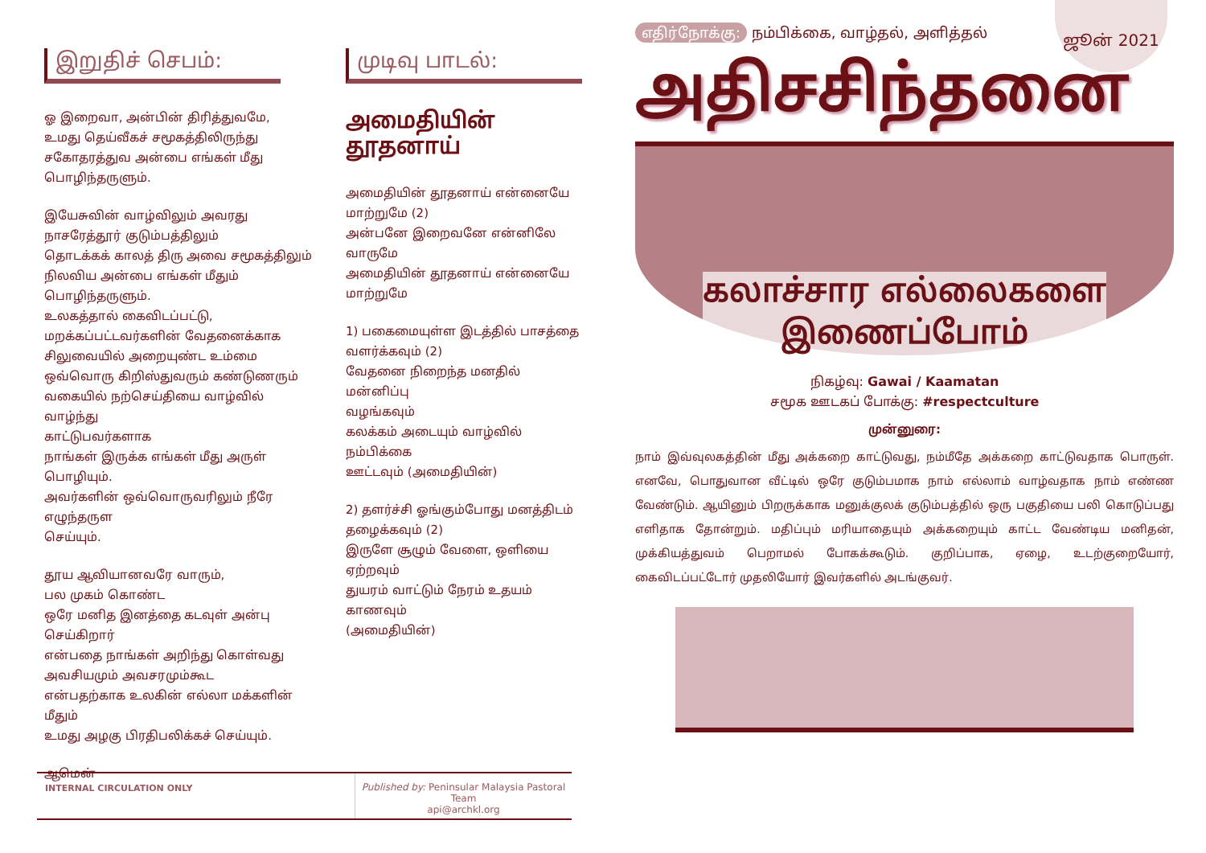இறுதிச் செபம்:
ஓ இறைவா, அன்பின் திரித்துவமே,
உமது தெய்வீகச் சமூகத்திலிருந்து
சகோதரத்துவ அன்பை எங்கள் மீது
பொழிந்தருளும்.
இயேசுவின் வாழ்விலும் அவரது நாசரேத்தூர் குடும்பத்திலும்
தொடக்கக் காலத் திரு அவை சமூகத்திலும்
நிலவிய அன்பை எங்கள் மீதும் பொழிந்தருளும்.
உலகத்தால் கைவிடப்பட்டு,
மறக்கப்பட்டவர்களின் வேதனைக்காக
சிலுவையில் அறையுண்ட உம்மை
ஒவ்வொரு கிறிஸ்துவரும் கண்டுணரும்
வகையில் நற்செய்தியை வாழ்வில் வாழ்ந்து
காட்டுபவர்களாக
நாங்கள் இருக்க எங்கள் மீது அருள் பொழியும்.
அவர்களின் ஒவ்வொருவரிலும் நீரே எழுந்தருள
செய்யும்.
தூய ஆவியானவரே வாரும்,
பல முகம் கொண்ட
ஒரே மனித இனத்தை கடவுள் அன்பு
செய்கிறார்
என்பதை நாங்கள் அறிந்து கொள்வது
அவசியமும் அவசரமும்கூட
என்பதற்காக உலகின் எல்லா மக்களின் மீதும்
உமது அழகு பிரதிபலிக்கச் செய்யும்.
ஆமென்
முடிவு பாடல்:
அமைதியின்
தூதனாய்
அமைதியின் தூதனாய் என்னையே
மாற்றுமே (2)
அன்பனே இறைவனே என்னிலே வாருமே
அமைதியின் தூதனாய் என்னையே
மாற்றுமே
1) பகைமையுள்ள இடத்தில் பாசத்தை
வளர்க்கவும் (2)
வேதனை நிறைந்த மனதில் மன்னிப்பு
வழங்கவும்
கலக்கம் அடையும் வாழ்வில் நம்பிக்கை
ஊட்டவும் (அமைதியின்)
2) தளர்ச்சி ஓங்கும்போது மனத்திடம்
தழைக்கவும் (2)
இருளே சூழும் வேளை, ஒளியை
ஏற்றவும்
துயரம் வாட்டும் நேரம் உதயம் காணவும்
(அமைதியின்)
எதிர்நோக்கு: நம்பிக்கை, வாழ்தல், அளித்தல்
அதிசசிந்தனை
கலாச்சார எல்லைகளை
இணைப்போம்
நிகழ்வு: Gawai / Kaamatan
சமூக ஊடகப் போக்கு: #respectculture
முன்னுரை:
நாம் இவ்வுலகத்தின் மீது அக்கறை காட்டுவது, நம்மீதே அக்கறை காட்டுவதாக பொருள். எனவே, பொதுவான வீட்டில் ஒரே குடும்பமாக நாம் எல்லாம் வாழ்வதாக நாம் எண்ண வேண்டும். ஆயினும் பிறருக்காக மனுக்குலக் குடும்பத்தில் ஒரு பகுதியை பலி கொடுப்பது எளிதாக தோன்றும். மதிப்பும் மரியாதையும் அக்கறையும் காட்ட வேண்டிய மனிதன், முக்கியத்துவம் பெறாமல் போகக்கூடும். குறிப்பாக, ஏழை, உடற்குறையோர், கைவிடப்பட்டோர் முதலியோர் இவர்களில் அடங்குவர்.
ஜூன் 2021
INTERNAL CIRCULATION ONLY Published by: Peninsular Malaysia Pastoral Team
api@archkl.org